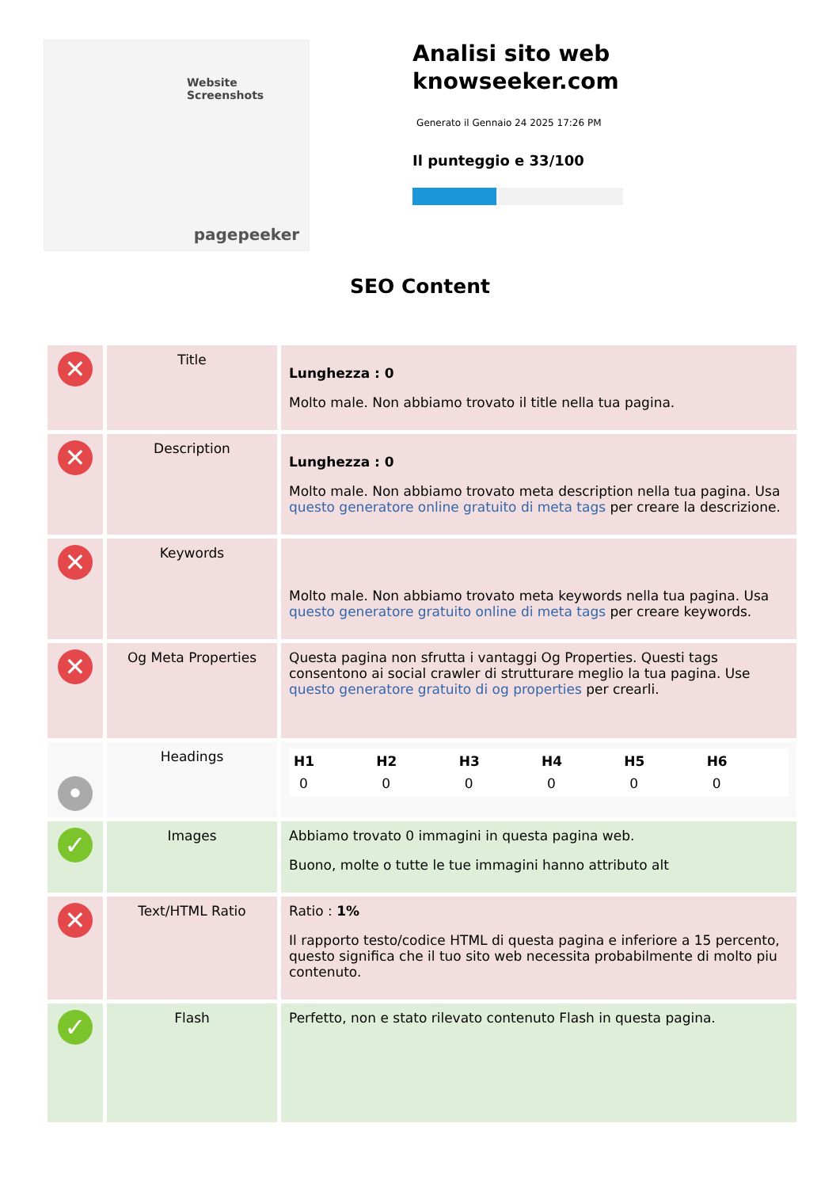Website Screenshots
pagepeeker
Analisi sito web knowseeker.com
Generato il Gennaio 24 2025 17:26 PM
Il punteggio e 33/100
SEO Content
| ✕ | Title | Lunghezza : 0 Molto male. Non abbiamo trovato il title nella tua pagina. |
| ✕ | Description | Lunghezza : 0 Molto male. Non abbiamo trovato meta description nella tua pagina. Usa questo generatore online gratuito di meta tags per creare la descrizione. |
| ✕ | Keywords | Molto male. Non abbiamo trovato meta keywords nella tua pagina. Usa questo generatore gratuito online di meta tags per creare keywords. |
| ✕ | Og Meta Properties | Questa pagina non sfrutta i vantaggi Og Properties. Questi tags consentono ai social crawler di strutturare meglio la tua pagina. Use questo generatore gratuito di og properties per crearli. |
| • | Headings | / H1 / H2 / H3 / H4 / H5 / H6 / / --- / --- / --- / --- / --- / --- / / 0 / 0 / 0 / 0 / 0 / 0 / |
| ✓ | Images | Abbiamo trovato 0 immagini in questa pagina web. Buono, molte o tutte le tue immagini hanno attributo alt |
| ✕ | Text/HTML Ratio | Ratio : 1% Il rapporto testo/codice HTML di questa pagina e inferiore a 15 percento, questo significa che il tuo sito web necessita probabilmente di molto piu contenuto. |
| ✓ | Flash | Perfetto, non e stato rilevato contenuto Flash in questa pagina. |